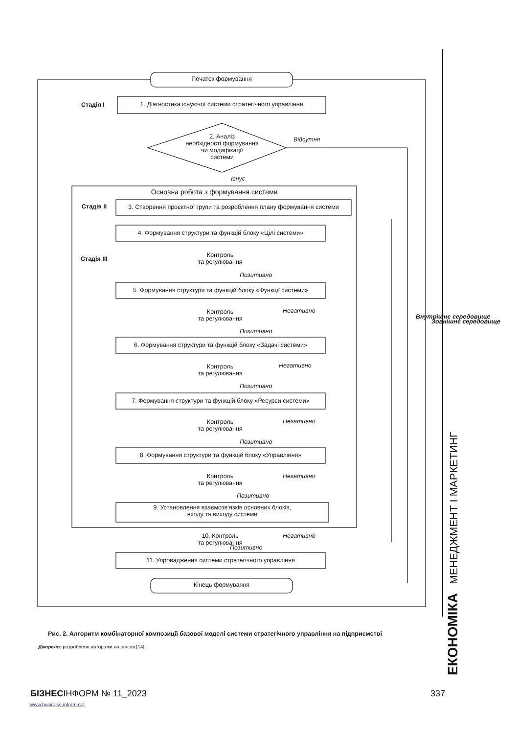Початок формування
Стадія I 1. Діагностика існуючої системи стратегічного управління
2. Аналіз
необхідності формування
чи модифікації
системи
Відсутня
Існує
Основна робота з формування системи
Стадія II 3. Створення проєктної групи та розроблення плану формування системи
4. Формування структури та функцій блоку «Цілі системи»
Стадія III
Контроль
та регулювання
Позитивно
5. Формування структури та функцій блоку «Функції системи»
Контроль
та регулювання
Негативно
Позитивно
6. Формування структури та функцій блоку «Задачі системи»
Контроль
та регулювання
Негативно
Позитивно
7. Формування структури та функцій блоку «Ресурси системи»
Контроль
та регулювання
Негативно
Позитивно
8. Формування структури та функцій блоку «Управління»
Контроль
та регулювання
Негативно
Позитивно
9. Установлення взаємозв’язків основних блоків,
входу та виходу системи
10. Контроль
та регулювання
Негативно
Позитивно
11. Упровадження системи стратегічного управління
Кінець формування
Внутрішнє середовище
Зовнішнє середовище
Рис. 2. Алгоритм комбінаторної композиції базової моделі системи стратегічного управління на підприємстві
Джерело: розроблено авторами на основі [14].
БІЗНЕСІНФОРМ № 11_2023 337
www.business-inform.net
ЕКОНОМІКА МЕНЕДЖМЕНТ І МАРКЕТИНГ